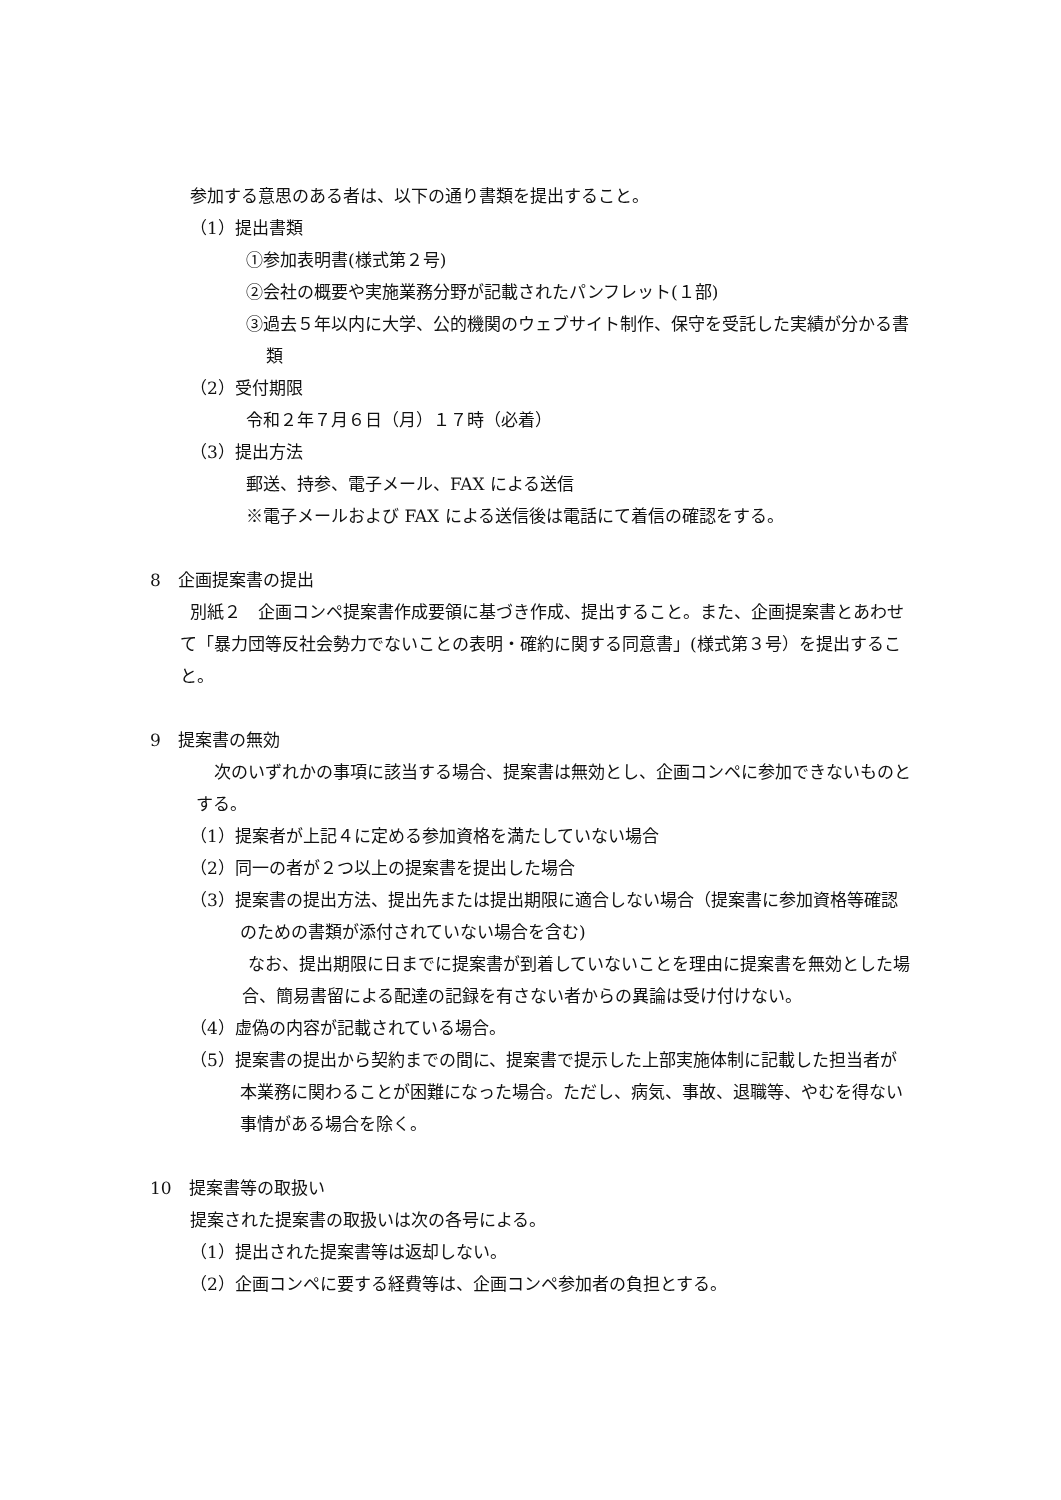参加する意思のある者は、以下の通り書類を提出すること。
（1）提出書類
①参加表明書(様式第２号)
②会社の概要や実施業務分野が記載されたパンフレット(１部)
③過去５年以内に大学、公的機関のウェブサイト制作、保守を受託した実績が分かる書類
（2）受付期限
令和２年７月６日（月）１７時（必着）
（3）提出方法
郵送、持参、電子メール、FAX による送信
※電子メールおよび FAX による送信後は電話にて着信の確認をする。
8　企画提案書の提出
別紙２　企画コンペ提案書作成要領に基づき作成、提出すること。また、企画提案書とあわせて「暴力団等反社会勢力でないことの表明・確約に関する同意書」(様式第３号）を提出すること。
9　提案書の無効
次のいずれかの事項に該当する場合、提案書は無効とし、企画コンペに参加できないものとする。
（1）提案者が上記４に定める参加資格を満たしていない場合
（2）同一の者が２つ以上の提案書を提出した場合
（3）提案書の提出方法、提出先または提出期限に適合しない場合（提案書に参加資格等確認のための書類が添付されていない場合を含む)
なお、提出期限に日までに提案書が到着していないことを理由に提案書を無効とした場合、簡易書留による配達の記録を有さない者からの異論は受け付けない。
（4）虚偽の内容が記載されている場合。
（5）提案書の提出から契約までの間に、提案書で提示した上部実施体制に記載した担当者が本業務に関わることが困難になった場合。ただし、病気、事故、退職等、やむを得ない事情がある場合を除く。
10　提案書等の取扱い
提案された提案書の取扱いは次の各号による。
（1）提出された提案書等は返却しない。
（2）企画コンペに要する経費等は、企画コンペ参加者の負担とする。